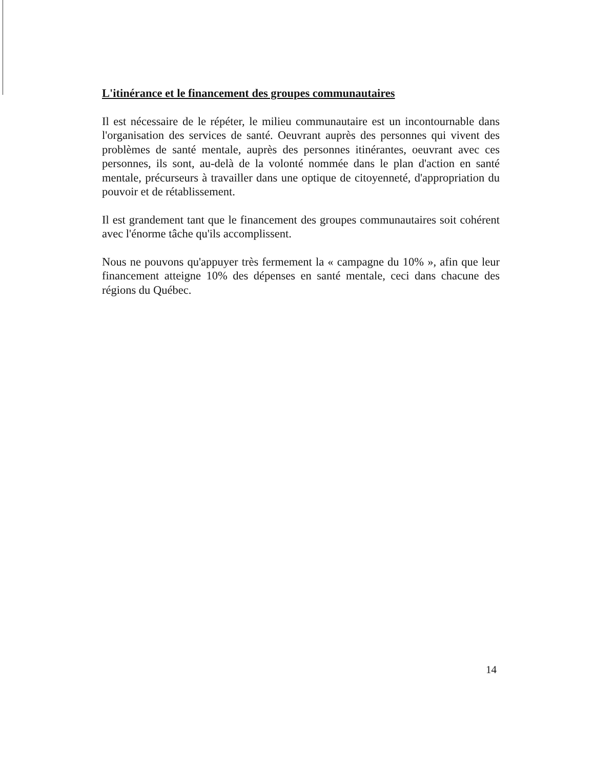L'itinérance et le financement des groupes communautaires
Il est nécessaire de le répéter, le milieu communautaire est un incontournable dans l'organisation des services de santé. Oeuvrant auprès des personnes qui vivent des problèmes de santé mentale, auprès des personnes itinérantes, oeuvrant avec ces personnes, ils sont, au-delà de la volonté nommée dans le plan d'action en santé mentale, précurseurs à travailler dans une optique de citoyenneté, d'appropriation du pouvoir et de rétablissement.
Il est grandement tant que le financement des groupes communautaires soit cohérent avec l'énorme tâche qu'ils accomplissent.
Nous ne pouvons qu'appuyer très fermement la « campagne du 10% », afin que leur financement atteigne 10% des dépenses en santé mentale, ceci dans chacune des régions du Québec.
14